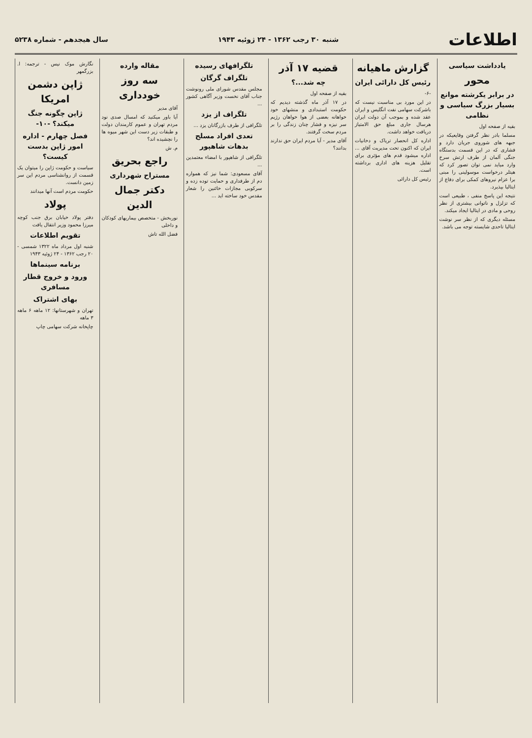اطلاعات
شنبه ۳۰ رجب ۱۳۶۲ - ۲۴ ژوئیه ۱۹۴۳
سال هیجدهم - شماره ۵۲۳۸
یادداشت سیاسی
محور
در برابر یکرشته موانع بسیار بزرگ سیاسی و نظامی
بقیه از صفحه اول
مسلما بادر نظر گرفتن وقایعیکه در جبهه های شوروی جریان دارد و فشاری که در این قسمت بدستگاه جنگی آلمان از طرف ارتش سرخ وارد میاید نمی توان تصور کرد که هیتلر درخواست موسولینی را مبنی برا عزام نیروهای کمکی برای دفاع از ایتالیا بپذیرد.
نتیجه این پاسخ منفی ، طبیعی است که تزلزل و ناتوانی بیشتری از نظر روحی و مادی در ایتالیا ایجاد میکند.
مسئله دیگری که از نظر سر نوشت ایتالیا تاحدی شایسته توجه می باشد.
گزارش ماهیانه
رئیس کل دارائی ایران
-۶-
در این مورد بی مناسبت نیست که باشرکت سهامی نفت انگلیس و ایران عقد شده و بموجب آن دولت ایران هرسال جاری مبلغ حق الامتیاز دریافت خواهد داشت.
اداره کل انحصار تریاک و دخانیات ایران که اکنون تحت مدیریت آقای ... اداره میشود قدم های مؤثری برای تقلیل هزینه های اداری برداشته است.
رئیس کل دارائی
قضیه ۱۷ آذر
چه شد...؟
بقیه از صفحه اول
در ۱۷ آذر ماه گذشته دیدیم که حکومت استبدادی و منشهای خود خواهانه بعضی از هوا خواهان رژیم سر نیزه و فشار چنان زندگی را بر مردم سخت گرفتند.
آقای مدیر - آیا مردم ایران حق ندارند بدانند؟
تلگرافهای رسیده
تلگراف گرگان
مجلس مقدس شورای ملی رونوشت جناب آقای نخست وزیر آگاهی کشور ...
تلگراف از یزد
تلگرافی از طرف بازرگانان یزد ...
تعدی افراد مسلح بدهات شاهپور
تلگرافی از شاهپور با امضاء معتمدین ...
آقای مسعودی: شما نیز که همواره دم از طرفداری و حمایت توده زده و سرکوبی مجازات خائنین را شعار مقدس خود ساخته اید ...
مقاله وارده
سه روز خودداری
آقای مدیر
آیا باور میکنید که امسال صدی نود مردم تهران و عموم کارمندان دولت و طبقات زیر دست این شهر میوه ها را نچشیده اند؟
م. ش
راجع بحریق
مستراح شهرداری
دکتر جمال الدین
نوربخش - متخصص بیماریهای کودکان و داخلی
فضل الله تاش
نگارش موک نیس - ترجمه: ا. بزرگمهر
ژاپن دشمن امریکا
ژاپن چگونه جنگ میکند؟ -۱۰-
فصل چهارم - اداره امور ژاپن بدست کیست؟
سیاست و حکومت ژاپن را میتوان یک قسمت از روانشناسی مردم این سر زمین دانست.
حکومت مردم است آنها میدانند
پولاد
دفتر پولاد خیابان برق جنب کوچه میرزا محمود وزیر انتقال یافت
تقویم اطلاعات
شنبه اول مرداد ماه ۱۳۲۲ شمسی - ۲۰ رجب ۱۳۶۲ - ۲۴ ژوئیه ۱۹۴۳
برنامه سینماها
ورود و خروج قطار مسافری
بهای اشتراک
تهران و شهرستانها: ۱۲ ماهه ۶ ماهه ۳ ماهه
چاپخانه شرکت سهامی چاپ